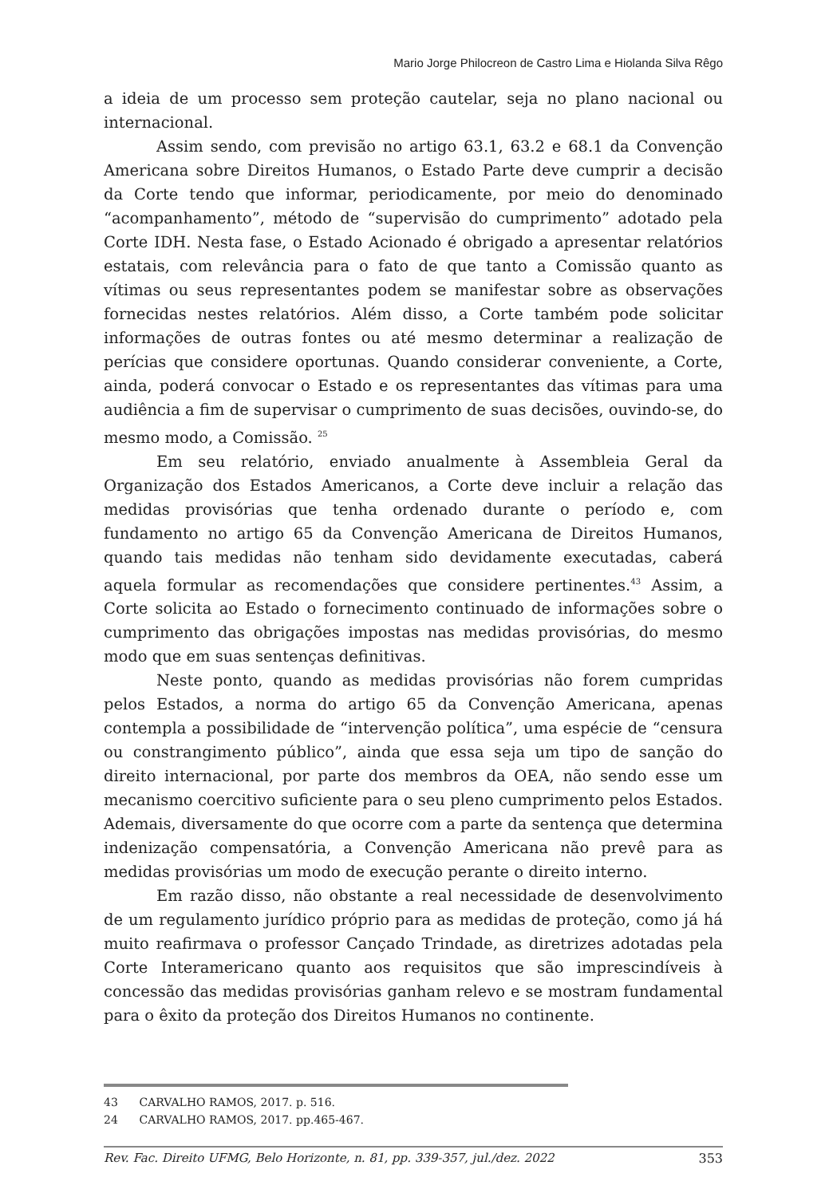Mario Jorge Philocreon de Castro Lima e Hiolanda Silva Rêgo
a ideia de um processo sem proteção cautelar, seja no plano nacional ou internacional.
Assim sendo, com previsão no artigo 63.1, 63.2 e 68.1 da Convenção Americana sobre Direitos Humanos, o Estado Parte deve cumprir a decisão da Corte tendo que informar, periodicamente, por meio do denominado “acompanhamento”, método de “supervisão do cumprimento” adotado pela Corte IDH. Nesta fase, o Estado Acionado é obrigado a apresentar relatórios estatais, com relevância para o fato de que tanto a Comissão quanto as vítimas ou seus representantes podem se manifestar sobre as observações fornecidas nestes relatórios. Além disso, a Corte também pode solicitar informações de outras fontes ou até mesmo determinar a realização de perícias que considere oportunas. Quando considerar conveniente, a Corte, ainda, poderá convocar o Estado e os representantes das vítimas para uma audiência a fim de supervisar o cumprimento de suas decisões, ouvindo-se, do mesmo modo, a Comissão. <sup>25</sup>
Em seu relatório, enviado anualmente à Assembleia Geral da Organização dos Estados Americanos, a Corte deve incluir a relação das medidas provisórias que tenha ordenado durante o período e, com fundamento no artigo 65 da Convenção Americana de Direitos Humanos, quando tais medidas não tenham sido devidamente executadas, caberá aquela formular as recomendações que considere pertinentes.<sup>43</sup> Assim, a Corte solicita ao Estado o fornecimento continuado de informações sobre o cumprimento das obrigações impostas nas medidas provisórias, do mesmo modo que em suas sentenças definitivas.
Neste ponto, quando as medidas provisórias não forem cumpridas pelos Estados, a norma do artigo 65 da Convenção Americana, apenas contempla a possibilidade de “intervenção política”, uma espécie de “censura ou constrangimento público”, ainda que essa seja um tipo de sanção do direito internacional, por parte dos membros da OEA, não sendo esse um mecanismo coercitivo suficiente para o seu pleno cumprimento pelos Estados. Ademais, diversamente do que ocorre com a parte da sentença que determina indenização compensatória, a Convenção Americana não prevê para as medidas provisórias um modo de execução perante o direito interno.
Em razão disso, não obstante a real necessidade de desenvolvimento de um regulamento jurídico próprio para as medidas de proteção, como já há muito reafirmava o professor Cançado Trindade, as diretrizes adotadas pela Corte Interamericano quanto aos requisitos que são imprescindíveis à concessão das medidas provisórias ganham relevo e se mostram fundamental para o êxito da proteção dos Direitos Humanos no continente.
43 CARVALHO RAMOS, 2017. p. 516.
24 CARVALHO RAMOS, 2017. pp.465-467.
Rev. Fac. Direito UFMG, Belo Horizonte, n. 81, pp. 339-357, jul./dez. 2022 353